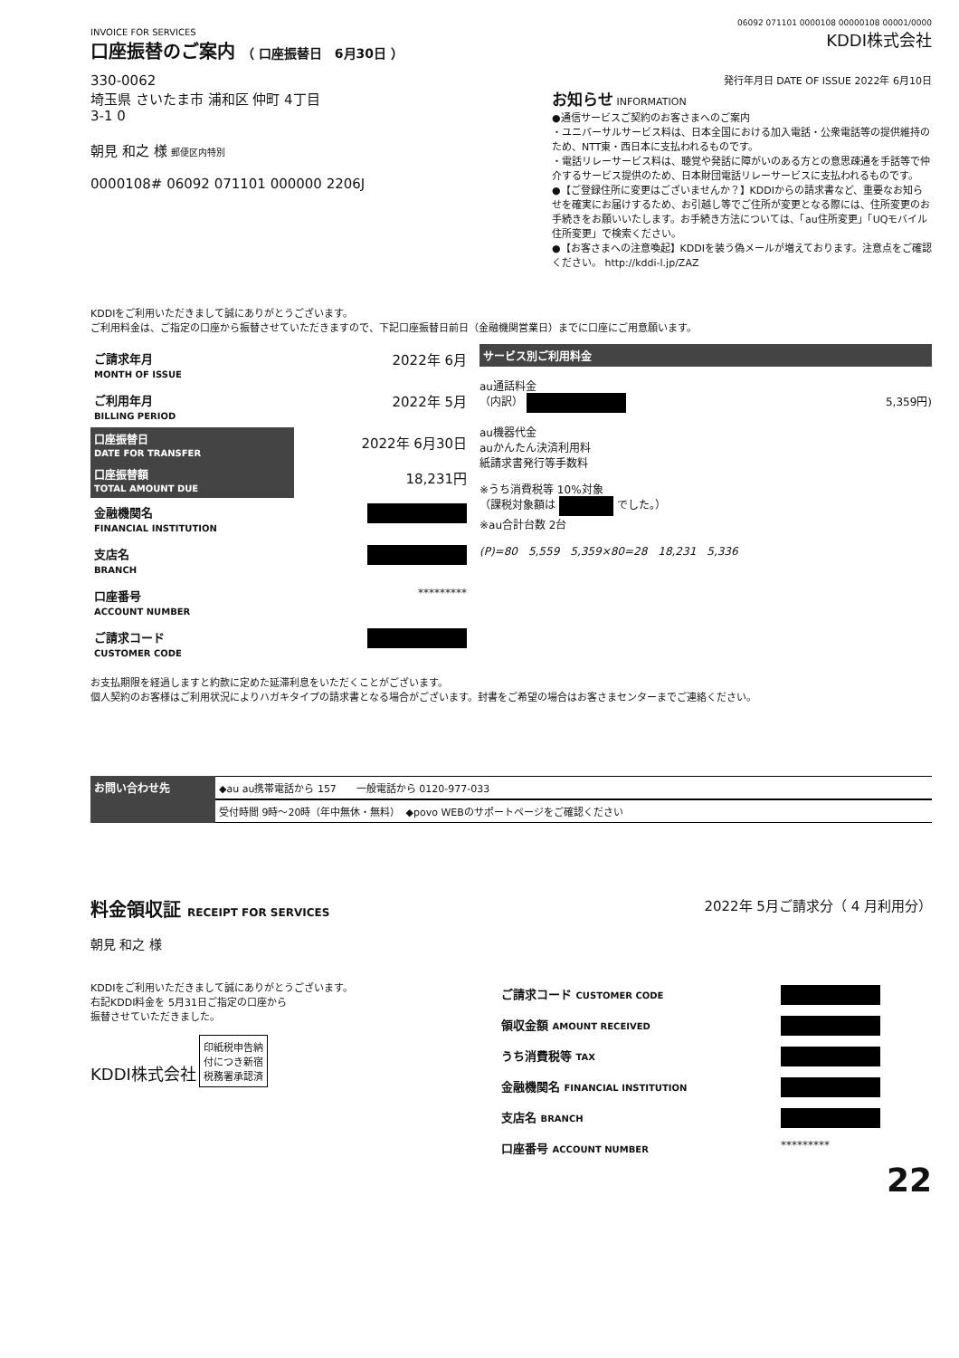06092 071101 0000108 00000108 00001/0000
INVOICE FOR SERVICES
口座振替のご案内 （ 口座振替日　6月30日 ）
KDDI株式会社
330-0062
埼玉県 さいたま市 浦和区 仲町 4丁目
3-1 0
朝見 和之 様 郵便区内特別
0000108# 06092 071101 000000 2206J
発行年月日 DATE OF ISSUE 2022年 6月10日
お知らせ INFORMATION
●通信サービスご契約のお客さまへのご案内
・ユニバーサルサービス料は、日本全国における加入電話・公衆電話等の提供維持のため、NTT東・西日本に支払われるものです。
・電話リレーサービス料は、聴覚や発話に障がいのある方との意思疎通を手話等で仲介するサービス提供のため、日本財団電話リレーサービスに支払われるものです。
●【ご登録住所に変更はございませんか？】KDDIからの請求書など、重要なお知らせを確実にお届けするため、お引越し等でご住所が変更となる際には、住所変更のお手続きをお願いいたします。お手続き方法については、「au住所変更」「UQモバイル住所変更」で検索ください。
●【お客さまへの注意喚起】KDDIを装う偽メールが増えております。注意点をご確認ください。 http://kddi-l.jp/ZAZ
KDDIをご利用いただきまして誠にありがとうございます。
ご利用料金は、ご指定の口座から振替させていただきますので、下記口座振替日前日（金融機関営業日）までに口座にご用意願います。
| ご請求年月 MONTH OF ISSUE | 2022年 6月 |
| ご利用年月 BILLING PERIOD | 2022年 5月 |
| 口座振替日 DATE FOR TRANSFER | 2022年 6月30日 |
| 口座振替額 TOTAL AMOUNT DUE | 18,231円 |
| 金融機関名 FINANCIAL INSTITUTION | |
| 支店名 BRANCH | |
| 口座番号 ACCOUNT NUMBER | ********* |
| ご請求コード CUSTOMER CODE | |
サービス別ご利用料金
au通話料金
（内訳） 5,359円)
au機器代金
auかんたん決済利用料
紙請求書発行等手数料
※うち消費税等 10%対象
（課税対象額は でした。）
※au合計台数 2台
(P)=80　5,559　5,359×80=28　18,231　5,336
お支払期限を経過しますと約款に定めた延滞利息をいただくことがございます。
個人契約のお客様はご利用状況によりハガキタイプの請求書となる場合がございます。封書をご希望の場合はお客さまセンターまでご連絡ください。
お問い合わせ先 ◆au au携帯電話から 157　　一般電話から 0120-977-033
受付時間 9時〜20時（年中無休・無料）　◆povo WEBのサポートページをご確認ください
料金領収証 RECEIPT FOR SERVICES
2022年 5月ご請求分（ 4 月利用分）
朝見 和之 様
KDDIをご利用いただきまして誠にありがとうございます。
右記KDDI料金を 5月31日ご指定の口座から
振替させていただきました。
KDDI株式会社 印紙税申告納
付につき新宿
税務署承認済
| ご請求コード CUSTOMER CODE | |
| 領収金額 AMOUNT RECEIVED | |
| うち消費税等 TAX | |
| 金融機関名 FINANCIAL INSTITUTION | |
| 支店名 BRANCH | |
| 口座番号 ACCOUNT NUMBER | ********* |
22